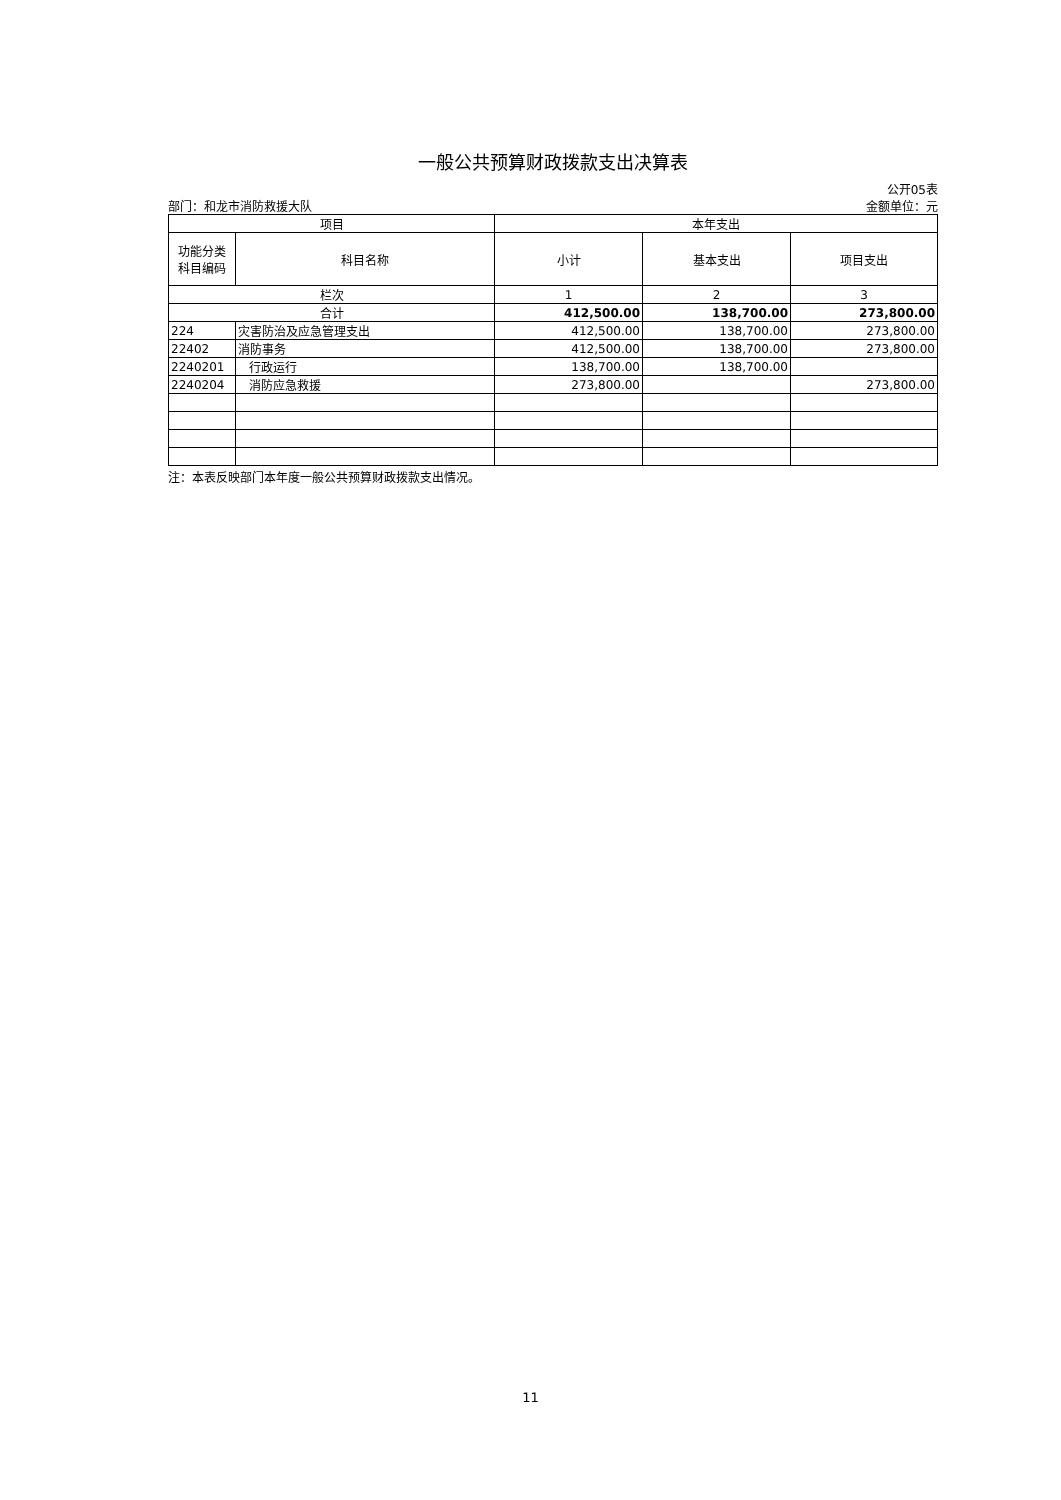一般公共预算财政拨款支出决算表
部门：和龙市消防救援大队
公开05表
金额单位：元
| 项目 | | 本年支出 | | |
| --- | --- | --- | --- | --- |
| 功能分类 科目编码 | 科目名称 | 小计 | 基本支出 | 项目支出 |
| 栏次 | | 1 | 2 | 3 |
| 合计 | | 412,500.00 | 138,700.00 | 273,800.00 |
| 224 | 灾害防治及应急管理支出 | 412,500.00 | 138,700.00 | 273,800.00 |
| 22402 | 消防事务 | 412,500.00 | 138,700.00 | 273,800.00 |
| 2240201 | 行政运行 | 138,700.00 | 138,700.00 | |
| 2240204 | 消防应急救援 | 273,800.00 | | 273,800.00 |
注：本表反映部门本年度一般公共预算财政拨款支出情况。
11